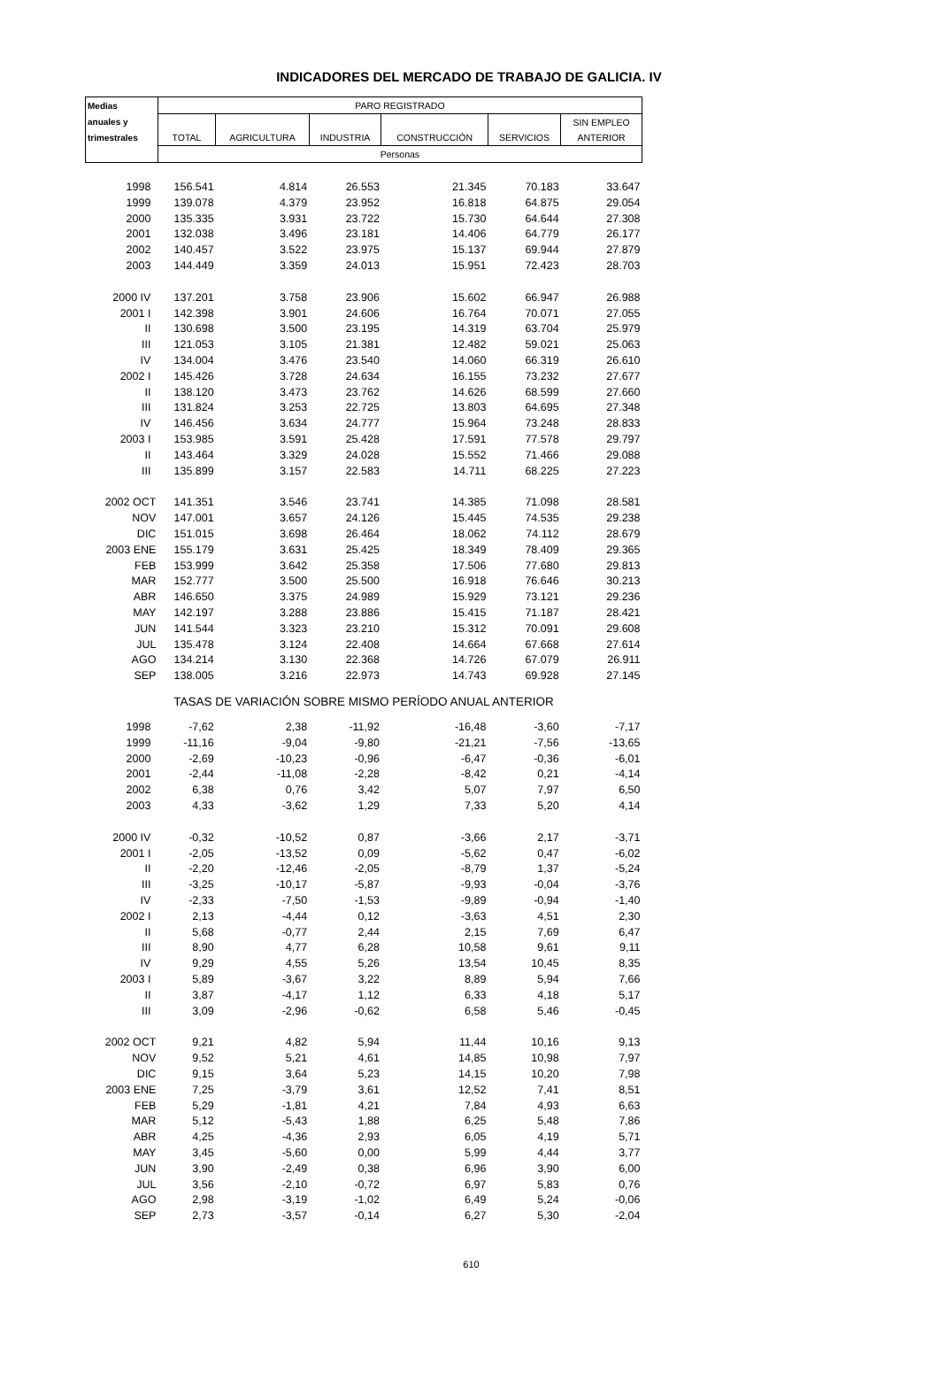INDICADORES DEL MERCADO DE TRABAJO DE GALICIA. IV
| Medias | PARO REGISTRADO | | | | | |
| --- | --- | --- | --- | --- | --- | --- |
| anuales y | | | | | | SIN EMPLEO |
| trimestrales | TOTAL | AGRICULTURA | INDUSTRIA | CONSTRUCCIÓN | SERVICIOS | ANTERIOR |
| | Personas | | | | | |
| 1998 | 156.541 | 4.814 | 26.553 | 21.345 | 70.183 | 33.647 |
| 1999 | 139.078 | 4.379 | 23.952 | 16.818 | 64.875 | 29.054 |
| 2000 | 135.335 | 3.931 | 23.722 | 15.730 | 64.644 | 27.308 |
| 2001 | 132.038 | 3.496 | 23.181 | 14.406 | 64.779 | 26.177 |
| 2002 | 140.457 | 3.522 | 23.975 | 15.137 | 69.944 | 27.879 |
| 2003 | 144.449 | 3.359 | 24.013 | 15.951 | 72.423 | 28.703 |
| 2000 IV | 137.201 | 3.758 | 23.906 | 15.602 | 66.947 | 26.988 |
| 2001 I | 142.398 | 3.901 | 24.606 | 16.764 | 70.071 | 27.055 |
| II | 130.698 | 3.500 | 23.195 | 14.319 | 63.704 | 25.979 |
| III | 121.053 | 3.105 | 21.381 | 12.482 | 59.021 | 25.063 |
| IV | 134.004 | 3.476 | 23.540 | 14.060 | 66.319 | 26.610 |
| 2002 I | 145.426 | 3.728 | 24.634 | 16.155 | 73.232 | 27.677 |
| II | 138.120 | 3.473 | 23.762 | 14.626 | 68.599 | 27.660 |
| III | 131.824 | 3.253 | 22.725 | 13.803 | 64.695 | 27.348 |
| IV | 146.456 | 3.634 | 24.777 | 15.964 | 73.248 | 28.833 |
| 2003 I | 153.985 | 3.591 | 25.428 | 17.591 | 77.578 | 29.797 |
| II | 143.464 | 3.329 | 24.028 | 15.552 | 71.466 | 29.088 |
| III | 135.899 | 3.157 | 22.583 | 14.711 | 68.225 | 27.223 |
| 2002 OCT | 141.351 | 3.546 | 23.741 | 14.385 | 71.098 | 28.581 |
| NOV | 147.001 | 3.657 | 24.126 | 15.445 | 74.535 | 29.238 |
| DIC | 151.015 | 3.698 | 26.464 | 18.062 | 74.112 | 28.679 |
| 2003 ENE | 155.179 | 3.631 | 25.425 | 18.349 | 78.409 | 29.365 |
| FEB | 153.999 | 3.642 | 25.358 | 17.506 | 77.680 | 29.813 |
| MAR | 152.777 | 3.500 | 25.500 | 16.918 | 76.646 | 30.213 |
| ABR | 146.650 | 3.375 | 24.989 | 15.929 | 73.121 | 29.236 |
| MAY | 142.197 | 3.288 | 23.886 | 15.415 | 71.187 | 28.421 |
| JUN | 141.544 | 3.323 | 23.210 | 15.312 | 70.091 | 29.608 |
| JUL | 135.478 | 3.124 | 22.408 | 14.664 | 67.668 | 27.614 |
| AGO | 134.214 | 3.130 | 22.368 | 14.726 | 67.079 | 26.911 |
| SEP | 138.005 | 3.216 | 22.973 | 14.743 | 69.928 | 27.145 |
| TASAS DE VARIACIÓN SOBRE MISMO PERÍODO ANUAL ANTERIOR | | | | | | |
| 1998 | -7,62 | 2,38 | -11,92 | -16,48 | -3,60 | -7,17 |
| 1999 | -11,16 | -9,04 | -9,80 | -21,21 | -7,56 | -13,65 |
| 2000 | -2,69 | -10,23 | -0,96 | -6,47 | -0,36 | -6,01 |
| 2001 | -2,44 | -11,08 | -2,28 | -8,42 | 0,21 | -4,14 |
| 2002 | 6,38 | 0,76 | 3,42 | 5,07 | 7,97 | 6,50 |
| 2003 | 4,33 | -3,62 | 1,29 | 7,33 | 5,20 | 4,14 |
| 2000 IV | -0,32 | -10,52 | 0,87 | -3,66 | 2,17 | -3,71 |
| 2001 I | -2,05 | -13,52 | 0,09 | -5,62 | 0,47 | -6,02 |
| II | -2,20 | -12,46 | -2,05 | -8,79 | 1,37 | -5,24 |
| III | -3,25 | -10,17 | -5,87 | -9,93 | -0,04 | -3,76 |
| IV | -2,33 | -7,50 | -1,53 | -9,89 | -0,94 | -1,40 |
| 2002 I | 2,13 | -4,44 | 0,12 | -3,63 | 4,51 | 2,30 |
| II | 5,68 | -0,77 | 2,44 | 2,15 | 7,69 | 6,47 |
| III | 8,90 | 4,77 | 6,28 | 10,58 | 9,61 | 9,11 |
| IV | 9,29 | 4,55 | 5,26 | 13,54 | 10,45 | 8,35 |
| 2003 I | 5,89 | -3,67 | 3,22 | 8,89 | 5,94 | 7,66 |
| II | 3,87 | -4,17 | 1,12 | 6,33 | 4,18 | 5,17 |
| III | 3,09 | -2,96 | -0,62 | 6,58 | 5,46 | -0,45 |
| 2002 OCT | 9,21 | 4,82 | 5,94 | 11,44 | 10,16 | 9,13 |
| NOV | 9,52 | 5,21 | 4,61 | 14,85 | 10,98 | 7,97 |
| DIC | 9,15 | 3,64 | 5,23 | 14,15 | 10,20 | 7,98 |
| 2003 ENE | 7,25 | -3,79 | 3,61 | 12,52 | 7,41 | 8,51 |
| FEB | 5,29 | -1,81 | 4,21 | 7,84 | 4,93 | 6,63 |
| MAR | 5,12 | -5,43 | 1,88 | 6,25 | 5,48 | 7,86 |
| ABR | 4,25 | -4,36 | 2,93 | 6,05 | 4,19 | 5,71 |
| MAY | 3,45 | -5,60 | 0,00 | 5,99 | 4,44 | 3,77 |
| JUN | 3,90 | -2,49 | 0,38 | 6,96 | 3,90 | 6,00 |
| JUL | 3,56 | -2,10 | -0,72 | 6,97 | 5,83 | 0,76 |
| AGO | 2,98 | -3,19 | -1,02 | 6,49 | 5,24 | -0,06 |
| SEP | 2,73 | -3,57 | -0,14 | 6,27 | 5,30 | -2,04 |
610